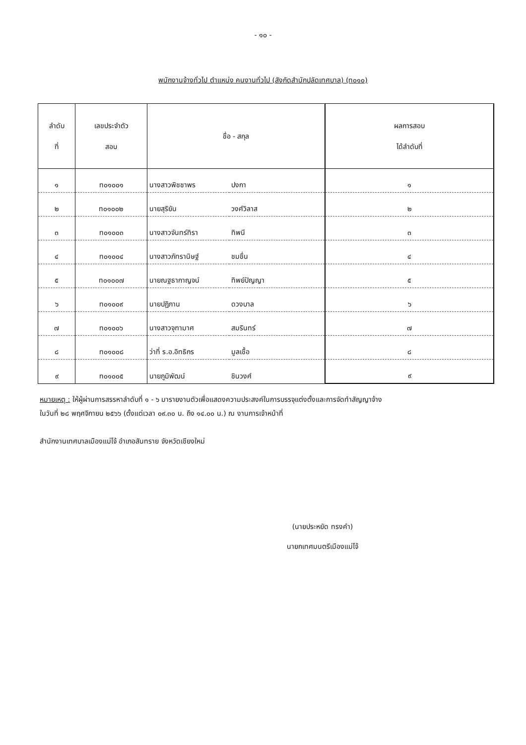- ๑๐ -
พนักงานจ้างทั่วไป ตำแหน่ง คนงานทั่วไป (สังกัดสำนักปลัดเทศบาล) (ท๐๑๐)
| ลำดับ ที่ | เลขประจำตัว สอบ | ชื่อ - สกุล | | ผลการสอบ ได้ลำดับที่ |
| --- | --- | --- | --- | --- |
| ๑ | ท๐๑๐๐๑ | นางสาวพิชชาพร | ปงกา | ๑ |
| ๒ | ท๐๑๐๐๒ | นายสุริยัน | วงศ์วิลาส | ๒ |
| ๓ | ท๐๑๐๐๓ | นางสาวจันทร์ทิรา | ทิพนี | ๓ |
| ๔ | ท๐๑๐๐๔ | นางสาวภัทรานิษฐ์ | ชมชื่น | ๔ |
| ๕ | ท๐๑๐๐๗ | นายณฐธากาญจน์ | ทิพย์ปัญญา | ๕ |
| ๖ | ท๐๑๐๐๙ | นายปฏิภาน | ดวงบาล | ๖ |
| ๗ | ท๐๑๐๐๖ | นางสาวจุฑามาศ | สมรินทร์ | ๗ |
| ๘ | ท๐๑๐๐๘ | ว่าที่ ร.อ.อิทธิกร | มูลเชื้อ | ๘ |
| ๙ | ท๐๑๐๐๕ | นายภูมิพัฒน์ | ชินวงศ์ | ๙ |
หมายเหตุ : ให้ผู้ผ่านการสรรหาลำดับที่ ๑ - ๖ มารายงานตัวเพื่อแสดงความประสงค์ในการบรรจุแต่งตั้งและการจัดทำสัญญาจ้าง
ในวันที่ ๒๘ พฤศจิกายน ๒๕๖๖ (ตั้งแต่เวลา ๐๙.๓๐ น. ถึง ๑๔.๐๐ น.) ณ งานการเจ้าหน้าที่
สำนักงานเทศบาลเมืองแม่โจ้ อำเภอสันทราย จังหวัดเชียงใหม่
(นายประหยัด ทรงคำ)
นายกเทศมนตรีเมืองแม่โจ้